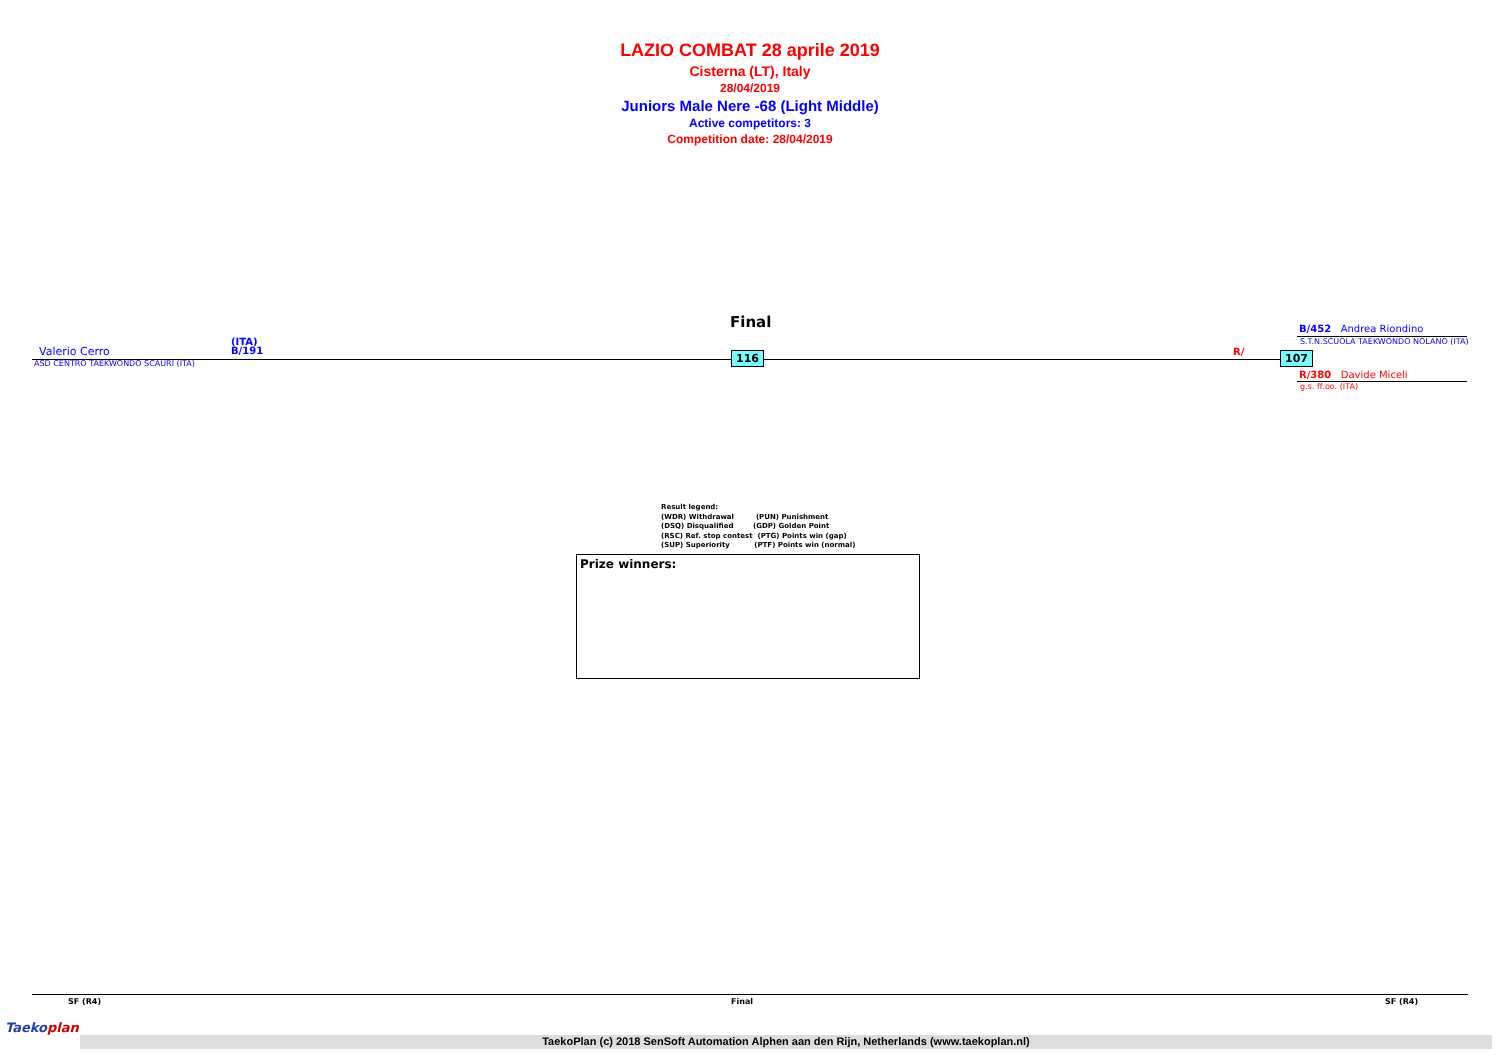LAZIO COMBAT 28 aprile 2019
Cisterna (LT), Italy
28/04/2019
Juniors Male Nere -68 (Light Middle)
Active competitors: 3
Competition date: 28/04/2019
Final
Valerio Cerro
(ITA)
B/191
ASD CENTRO TAEKWONDO SCAURI (ITA)
116 R/ 107
B/452 Andrea Riondino
S.T.N.SCUOLA TAEKWONDO NOLANO (ITA)
R/380 Davide Miceli
g.s. ff.oo. (ITA)
Result legend:
(WDR) Withdrawal (PUN) Punishment
(DSQ) Disqualified (GDP) Golden Point
(RSC) Ref. stop contest (PTG) Points win (gap)
(SUP) Superiority (PTF) Points win (normal)
Prize winners:
SF (R4) Final SF (R4)
Taekoplan
TaekoPlan (c) 2018 SenSoft Automation Alphen aan den Rijn, Netherlands (www.taekoplan.nl)